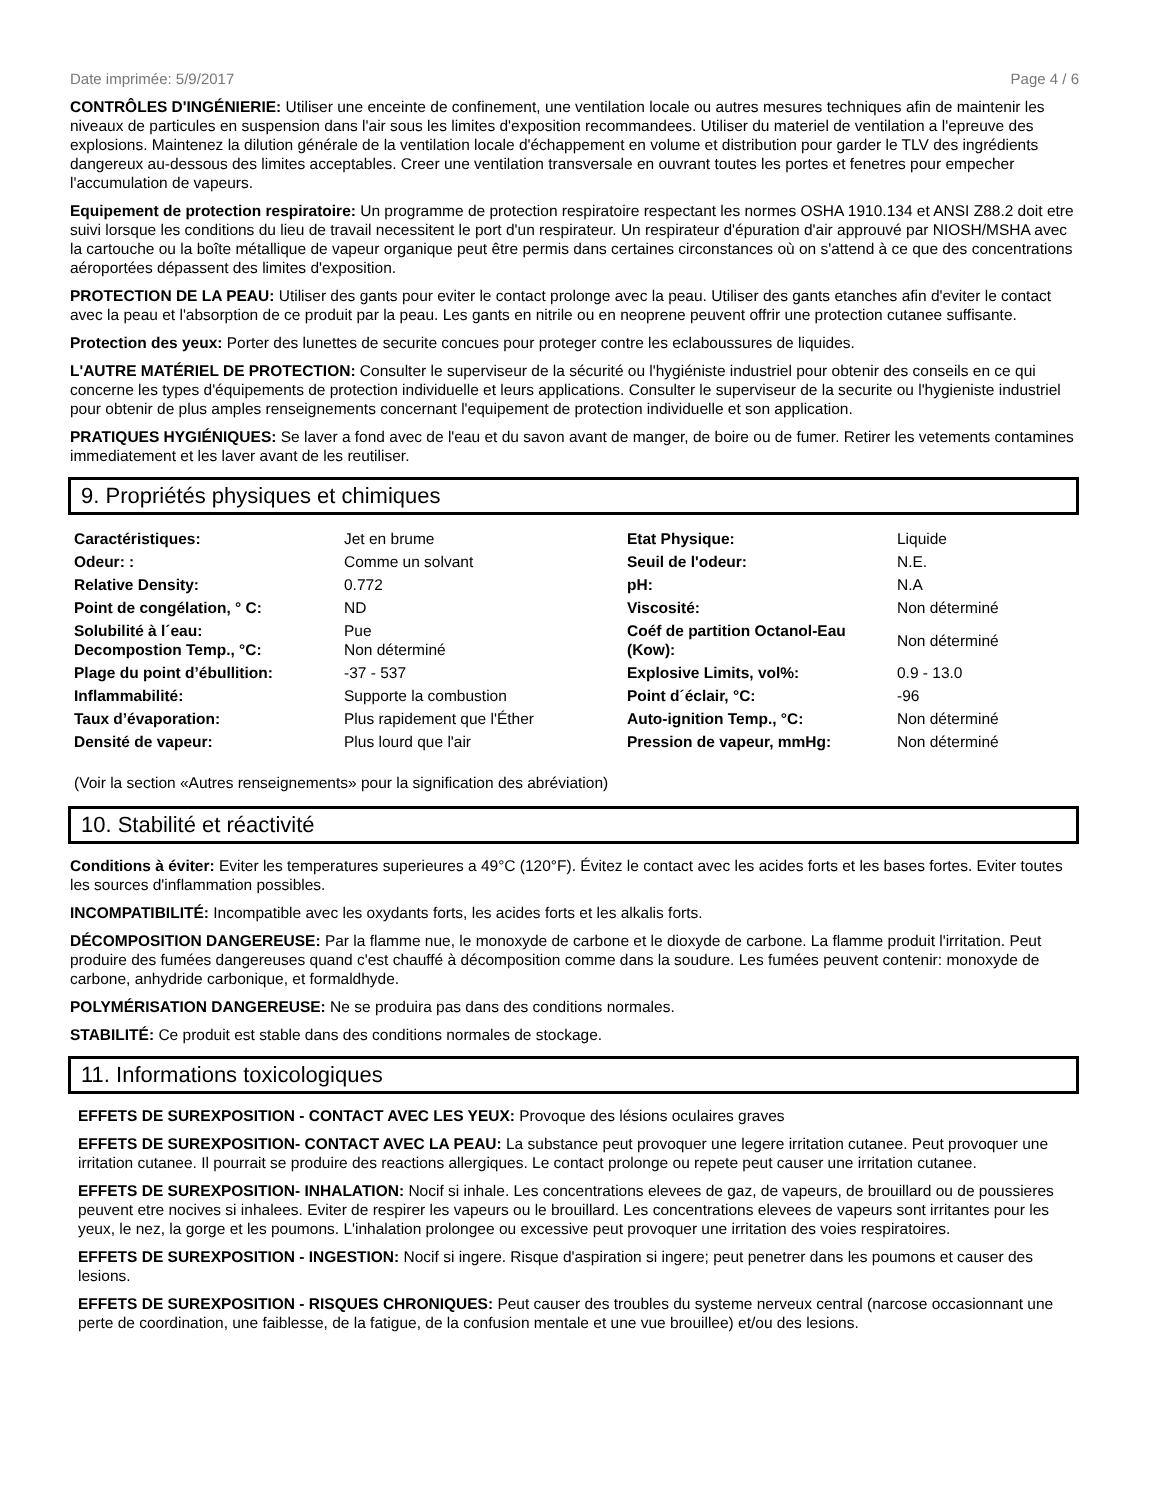Date imprimée: 5/9/2017 Page 4 / 6
CONTRÔLES D'INGÉNIERIE: Utiliser une enceinte de confinement, une ventilation locale ou autres mesures techniques afin de maintenir les niveaux de particules en suspension dans l'air sous les limites d'exposition recommandees. Utiliser du materiel de ventilation a l'epreuve des explosions. Maintenez la dilution générale de la ventilation locale d'échappement en volume et distribution pour garder le TLV des ingrédients dangereux au-dessous des limites acceptables. Creer une ventilation transversale en ouvrant toutes les portes et fenetres pour empecher l'accumulation de vapeurs.
Equipement de protection respiratoire: Un programme de protection respiratoire respectant les normes OSHA 1910.134 et ANSI Z88.2 doit etre suivi lorsque les conditions du lieu de travail necessitent le port d'un respirateur. Un respirateur d'épuration d'air approuvé par NIOSH/MSHA avec la cartouche ou la boîte métallique de vapeur organique peut être permis dans certaines circonstances où on s'attend à ce que des concentrations aéroportées dépassent des limites d'exposition.
PROTECTION DE LA PEAU: Utiliser des gants pour eviter le contact prolonge avec la peau. Utiliser des gants etanches afin d'eviter le contact avec la peau et l'absorption de ce produit par la peau. Les gants en nitrile ou en neoprene peuvent offrir une protection cutanee suffisante.
Protection des yeux: Porter des lunettes de securite concues pour proteger contre les eclaboussures de liquides.
L'AUTRE MATÉRIEL DE PROTECTION: Consulter le superviseur de la sécurité ou l'hygiéniste industriel pour obtenir des conseils en ce qui concerne les types d'équipements de protection individuelle et leurs applications. Consulter le superviseur de la securite ou l'hygieniste industriel pour obtenir de plus amples renseignements concernant l'equipement de protection individuelle et son application.
PRATIQUES HYGIÉNIQUES: Se laver a fond avec de l'eau et du savon avant de manger, de boire ou de fumer. Retirer les vetements contamines immediatement et les laver avant de les reutiliser.
9. Propriétés physiques et chimiques
| Caractéristiques: | Jet en brume | Etat Physique: | Liquide |
| Odeur: : | Comme un solvant | Seuil de l'odeur: | N.E. |
| Relative Density: | 0.772 | pH: | N.A |
| Point de congélation, ° C: | ND | Viscosité: | Non déterminé |
| Solubilité à l´eau: Decompostion Temp., °C: | Pue Non déterminé | Coéf de partition Octanol-Eau (Kow): | Non déterminé |
| Plage du point d’ébullition: | -37 - 537 | Explosive Limits, vol%: | 0.9 - 13.0 |
| Inflammabilité: | Supporte la combustion | Point d´éclair, °C: | -96 |
| Taux d’évaporation: | Plus rapidement que l'Éther | Auto-ignition Temp., °C: | Non déterminé |
| Densité de vapeur: | Plus lourd que l'air | Pression de vapeur, mmHg: | Non déterminé |
(Voir la section «Autres renseignements» pour la signification des abréviation)
10. Stabilité et réactivité
Conditions à éviter: Eviter les temperatures superieures a 49°C (120°F). Évitez le contact avec les acides forts et les bases fortes. Eviter toutes les sources d'inflammation possibles.
INCOMPATIBILITÉ: Incompatible avec les oxydants forts, les acides forts et les alkalis forts.
DÉCOMPOSITION DANGEREUSE: Par la flamme nue, le monoxyde de carbone et le dioxyde de carbone. La flamme produit l'irritation. Peut produire des fumées dangereuses quand c'est chauffé à décomposition comme dans la soudure. Les fumées peuvent contenir: monoxyde de carbone, anhydride carbonique, et formaldhyde.
POLYMÉRISATION DANGEREUSE: Ne se produira pas dans des conditions normales.
STABILITÉ: Ce produit est stable dans des conditions normales de stockage.
11. Informations toxicologiques
EFFETS DE SUREXPOSITION - CONTACT AVEC LES YEUX: Provoque des lésions oculaires graves
EFFETS DE SUREXPOSITION- CONTACT AVEC LA PEAU: La substance peut provoquer une legere irritation cutanee. Peut provoquer une irritation cutanee. Il pourrait se produire des reactions allergiques. Le contact prolonge ou repete peut causer une irritation cutanee.
EFFETS DE SUREXPOSITION- INHALATION: Nocif si inhale. Les concentrations elevees de gaz, de vapeurs, de brouillard ou de poussieres peuvent etre nocives si inhalees. Eviter de respirer les vapeurs ou le brouillard. Les concentrations elevees de vapeurs sont irritantes pour les yeux, le nez, la gorge et les poumons. L'inhalation prolongee ou excessive peut provoquer une irritation des voies respiratoires.
EFFETS DE SUREXPOSITION - INGESTION: Nocif si ingere. Risque d'aspiration si ingere; peut penetrer dans les poumons et causer des lesions.
EFFETS DE SUREXPOSITION - RISQUES CHRONIQUES: Peut causer des troubles du systeme nerveux central (narcose occasionnant une perte de coordination, une faiblesse, de la fatigue, de la confusion mentale et une vue brouillee) et/ou des lesions.